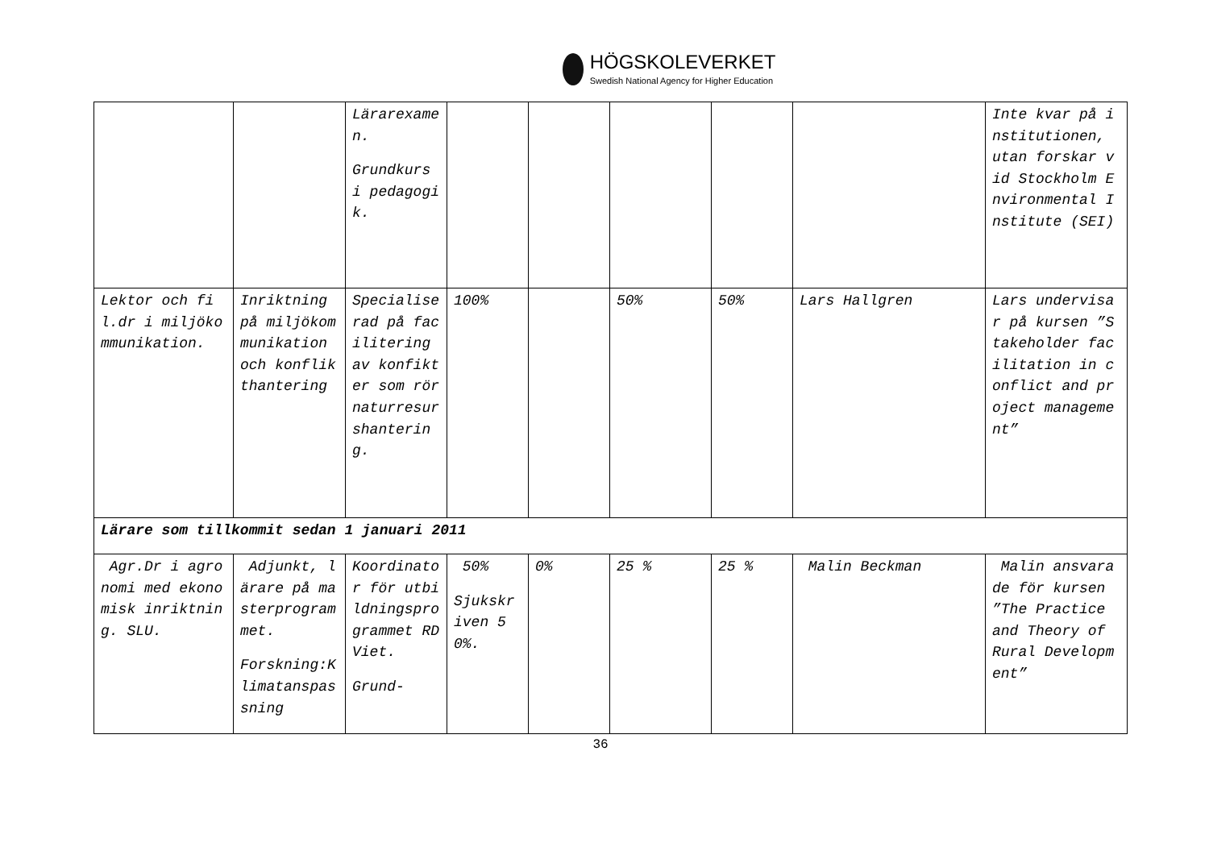HÖGSKOLEVERKET
Swedish National Agency for Higher Education
| | | Lärarexamen. Grundkurs i pedagogik. | | | | | | Inte kvar på institutionen, utan forskar vid Stockholm Environmental Institute (SEI) |
| Lektor och fil.dr i miljökommunikation. | Inriktning på miljökommunikation och konflikthantering | Specialiserad på facilitering av konfikter som rör naturresurshantering. | 100% | | 50% | 50% | Lars Hallgren | Lars undervisar på kursen ”Stakeholder facilitation in conflict and project management” |
| Lärare som tillkommit sedan 1 januari 2011 | | | | | | | | |
| Agr.Dr i agronomi med ekonomisk inriktning. SLU. | Adjunkt, lärare på masterprogrammet. Forskning:Klimatanspassning | Koordinator för utbildningsprogrammet RD Viet. Grund- | 50% Sjukskriven 50%. | 0% | 25 % | 25 % | Malin Beckman | Malin ansvarade för kursen ”The Practice and Theory of Rural Development” |
36